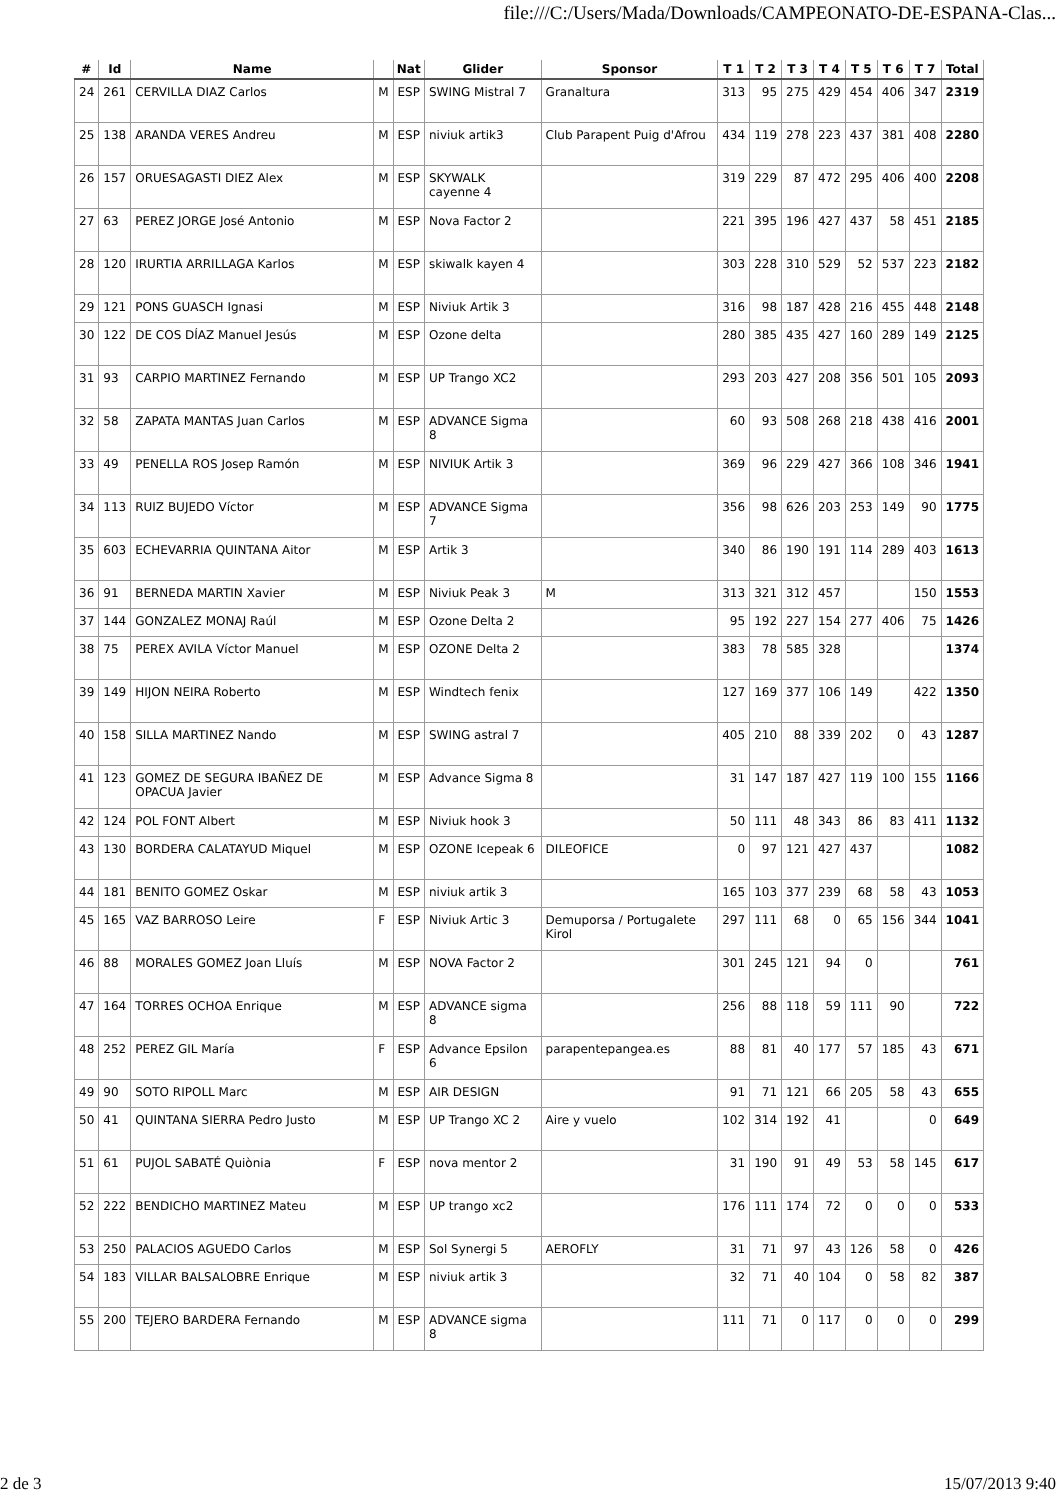file:///C:/Users/Mada/Downloads/CAMPEONATO-DE-ESPANA-Clas...
| # | Id | Name | | Nat | Glider | Sponsor | T 1 | T 2 | T 3 | T 4 | T 5 | T 6 | T 7 | Total |
| --- | --- | --- | --- | --- | --- | --- | --- | --- | --- | --- | --- | --- | --- | --- |
| 24 | 261 | CERVILLA DIAZ Carlos | M | ESP | SWING Mistral 7 | Granaltura | 313 | 95 | 275 | 429 | 454 | 406 | 347 | 2319 |
| 25 | 138 | ARANDA VERES Andreu | M | ESP | niviuk artik3 | Club Parapent Puig d'Afrou | 434 | 119 | 278 | 223 | 437 | 381 | 408 | 2280 |
| 26 | 157 | ORUESAGASTI DIEZ Alex | M | ESP | SKYWALK cayenne 4 | | 319 | 229 | 87 | 472 | 295 | 406 | 400 | 2208 |
| 27 | 63 | PEREZ JORGE José Antonio | M | ESP | Nova Factor 2 | | 221 | 395 | 196 | 427 | 437 | 58 | 451 | 2185 |
| 28 | 120 | IRURTIA ARRILLAGA Karlos | M | ESP | skiwalk kayen 4 | | 303 | 228 | 310 | 529 | 52 | 537 | 223 | 2182 |
| 29 | 121 | PONS GUASCH Ignasi | M | ESP | Niviuk Artik 3 | | 316 | 98 | 187 | 428 | 216 | 455 | 448 | 2148 |
| 30 | 122 | DE COS DÍAZ Manuel Jesús | M | ESP | Ozone delta | | 280 | 385 | 435 | 427 | 160 | 289 | 149 | 2125 |
| 31 | 93 | CARPIO MARTINEZ Fernando | M | ESP | UP Trango XC2 | | 293 | 203 | 427 | 208 | 356 | 501 | 105 | 2093 |
| 32 | 58 | ZAPATA MANTAS Juan Carlos | M | ESP | ADVANCE Sigma 8 | | 60 | 93 | 508 | 268 | 218 | 438 | 416 | 2001 |
| 33 | 49 | PENELLA ROS Josep Ramón | M | ESP | NIVIUK Artik 3 | | 369 | 96 | 229 | 427 | 366 | 108 | 346 | 1941 |
| 34 | 113 | RUIZ BUJEDO Víctor | M | ESP | ADVANCE Sigma 7 | | 356 | 98 | 626 | 203 | 253 | 149 | 90 | 1775 |
| 35 | 603 | ECHEVARRIA QUINTANA Aitor | M | ESP | Artik 3 | | 340 | 86 | 190 | 191 | 114 | 289 | 403 | 1613 |
| 36 | 91 | BERNEDA MARTIN Xavier | M | ESP | Niviuk Peak 3 | M | 313 | 321 | 312 | 457 | | | 150 | 1553 |
| 37 | 144 | GONZALEZ MONAJ Raúl | M | ESP | Ozone Delta 2 | | 95 | 192 | 227 | 154 | 277 | 406 | 75 | 1426 |
| 38 | 75 | PEREX AVILA Víctor Manuel | M | ESP | OZONE Delta 2 | | 383 | 78 | 585 | 328 | | | | 1374 |
| 39 | 149 | HIJON NEIRA Roberto | M | ESP | Windtech fenix | | 127 | 169 | 377 | 106 | 149 | | 422 | 1350 |
| 40 | 158 | SILLA MARTINEZ Nando | M | ESP | SWING astral 7 | | 405 | 210 | 88 | 339 | 202 | 0 | 43 | 1287 |
| 41 | 123 | GOMEZ DE SEGURA IBAÑEZ DE OPACUA Javier | M | ESP | Advance Sigma 8 | | 31 | 147 | 187 | 427 | 119 | 100 | 155 | 1166 |
| 42 | 124 | POL FONT Albert | M | ESP | Niviuk hook 3 | | 50 | 111 | 48 | 343 | 86 | 83 | 411 | 1132 |
| 43 | 130 | BORDERA CALATAYUD Miquel | M | ESP | OZONE Icepeak 6 | DILEOFICE | 0 | 97 | 121 | 427 | 437 | | | 1082 |
| 44 | 181 | BENITO GOMEZ Oskar | M | ESP | niviuk artik 3 | | 165 | 103 | 377 | 239 | 68 | 58 | 43 | 1053 |
| 45 | 165 | VAZ BARROSO Leire | F | ESP | Niviuk Artic 3 | Demuporsa / Portugalete Kirol | 297 | 111 | 68 | 0 | 65 | 156 | 344 | 1041 |
| 46 | 88 | MORALES GOMEZ Joan Lluís | M | ESP | NOVA Factor 2 | | 301 | 245 | 121 | 94 | 0 | | | 761 |
| 47 | 164 | TORRES OCHOA Enrique | M | ESP | ADVANCE sigma 8 | | 256 | 88 | 118 | 59 | 111 | 90 | | 722 |
| 48 | 252 | PEREZ GIL María | F | ESP | Advance Epsilon 6 | parapentepangea.es | 88 | 81 | 40 | 177 | 57 | 185 | 43 | 671 |
| 49 | 90 | SOTO RIPOLL Marc | M | ESP | AIR DESIGN | | 91 | 71 | 121 | 66 | 205 | 58 | 43 | 655 |
| 50 | 41 | QUINTANA SIERRA Pedro Justo | M | ESP | UP Trango XC 2 | Aire y vuelo | 102 | 314 | 192 | 41 | | | 0 | 649 |
| 51 | 61 | PUJOL SABATÉ Quiònia | F | ESP | nova mentor 2 | | 31 | 190 | 91 | 49 | 53 | 58 | 145 | 617 |
| 52 | 222 | BENDICHO MARTINEZ Mateu | M | ESP | UP trango xc2 | | 176 | 111 | 174 | 72 | 0 | 0 | 0 | 533 |
| 53 | 250 | PALACIOS AGUEDO Carlos | M | ESP | Sol Synergi 5 | AEROFLY | 31 | 71 | 97 | 43 | 126 | 58 | 0 | 426 |
| 54 | 183 | VILLAR BALSALOBRE Enrique | M | ESP | niviuk artik 3 | | 32 | 71 | 40 | 104 | 0 | 58 | 82 | 387 |
| 55 | 200 | TEJERO BARDERA Fernando | M | ESP | ADVANCE sigma 8 | | 111 | 71 | 0 | 117 | 0 | 0 | 0 | 299 |
2 de 3 15/07/2013 9:40